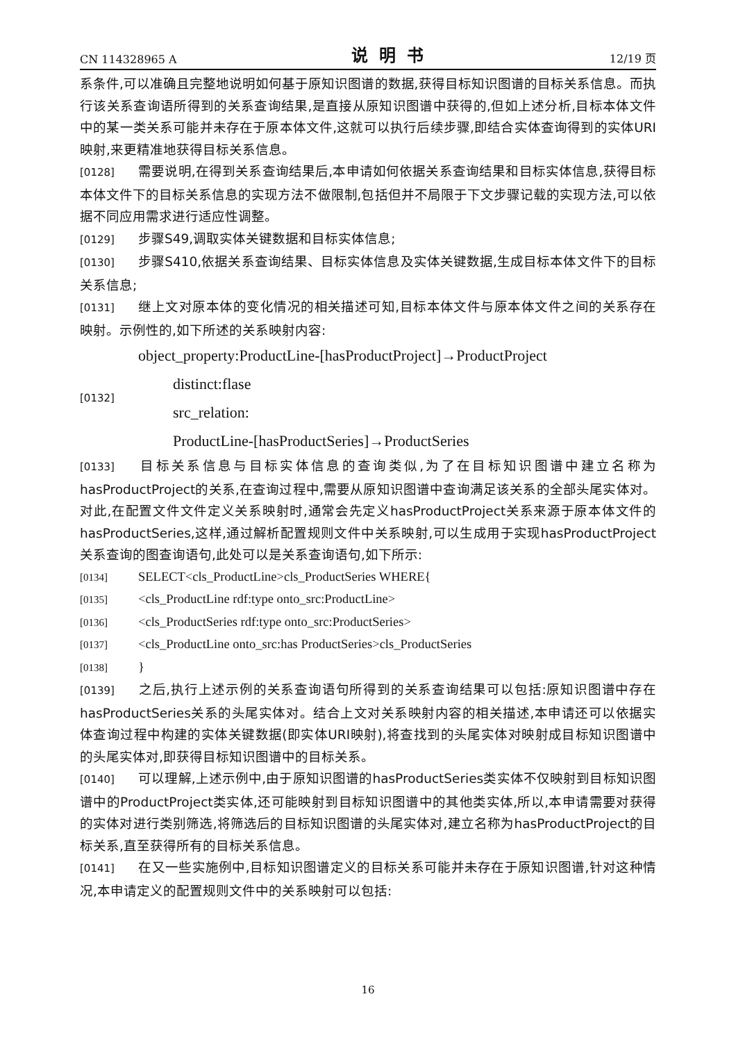CN 114328965 A 说明书 12/19 页
系条件,可以准确且完整地说明如何基于原知识图谱的数据,获得目标知识图谱的目标关系信息。而执行该关系查询语所得到的关系查询结果,是直接从原知识图谱中获得的,但如上述分析,目标本体文件中的某一类关系可能并未存在于原本体文件,这就可以执行后续步骤,即结合实体查询得到的实体URI映射,来更精准地获得目标关系信息。
[0128] 需要说明,在得到关系查询结果后,本申请如何依据关系查询结果和目标实体信息,获得目标本体文件下的目标关系信息的实现方法不做限制,包括但并不局限于下文步骤记载的实现方法,可以依据不同应用需求进行适应性调整。
[0129] 步骤S49,调取实体关键数据和目标实体信息;
[0130] 步骤S410,依据关系查询结果、目标实体信息及实体关键数据,生成目标本体文件下的目标关系信息;
[0131] 继上文对原本体的变化情况的相关描述可知,目标本体文件与原本体文件之间的关系存在映射。示例性的,如下所述的关系映射内容:
[0132]
object_property:ProductLine-[hasProductProject]→ProductProject
distinct:flase
src_relation:
ProductLine-[hasProductSeries]→ProductSeries
[0133] 目标关系信息与目标实体信息的查询类似,为了在目标知识图谱中建立名称为hasProductProject的关系,在查询过程中,需要从原知识图谱中查询满足该关系的全部头尾实体对。对此,在配置文件文件定义关系映射时,通常会先定义hasProductProject关系来源于原本体文件的hasProductSeries,这样,通过解析配置规则文件中关系映射,可以生成用于实现hasProductProject关系查询的图查询语句,此处可以是关系查询语句,如下所示:
[0134] SELECT<cls_ProductLine>cls_ProductSeries WHERE{
[0135] <cls_ProductLine rdf:type onto_src:ProductLine>
[0136] <cls_ProductSeries rdf:type onto_src:ProductSeries>
[0137] <cls_ProductLine onto_src:has ProductSeries>cls_ProductSeries
[0138] }
[0139] 之后,执行上述示例的关系查询语句所得到的关系查询结果可以包括:原知识图谱中存在hasProductSeries关系的头尾实体对。结合上文对关系映射内容的相关描述,本申请还可以依据实体查询过程中构建的实体关键数据(即实体URI映射),将查找到的头尾实体对映射成目标知识图谱中的头尾实体对,即获得目标知识图谱中的目标关系。
[0140] 可以理解,上述示例中,由于原知识图谱的hasProductSeries类实体不仅映射到目标知识图谱中的ProductProject类实体,还可能映射到目标知识图谱中的其他类实体,所以,本申请需要对获得的实体对进行类别筛选,将筛选后的目标知识图谱的头尾实体对,建立名称为hasProductProject的目标关系,直至获得所有的目标关系信息。
[0141] 在又一些实施例中,目标知识图谱定义的目标关系可能并未存在于原知识图谱,针对这种情况,本申请定义的配置规则文件中的关系映射可以包括:
16